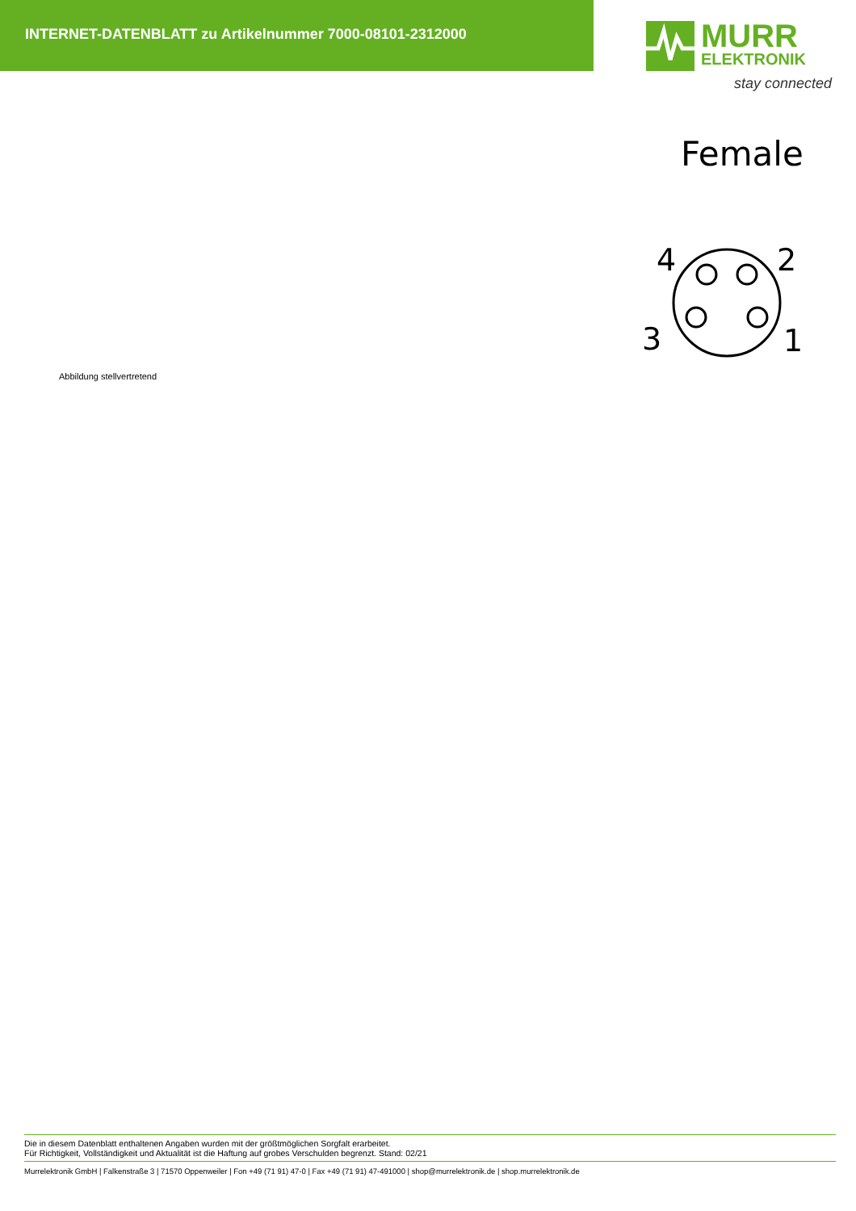INTERNET-DATENBLATT zu Artikelnummer 7000-08101-2312000
MURR
ELEKTRONIK
stay connected
Female
4
2
3
1
Abbildung stellvertretend
Die in diesem Datenblatt enthaltenen Angaben wurden mit der größtmöglichen Sorgfalt erarbeitet.
Für Richtigkeit, Vollständigkeit und Aktualität ist die Haftung auf grobes Verschulden begrenzt. Stand: 02/21
Murrelektronik GmbH | Falkenstraße 3 | 71570 Oppenweiler | Fon +49 (71 91) 47-0 | Fax +49 (71 91) 47-491000 | shop@murrelektronik.de | shop.murrelektronik.de